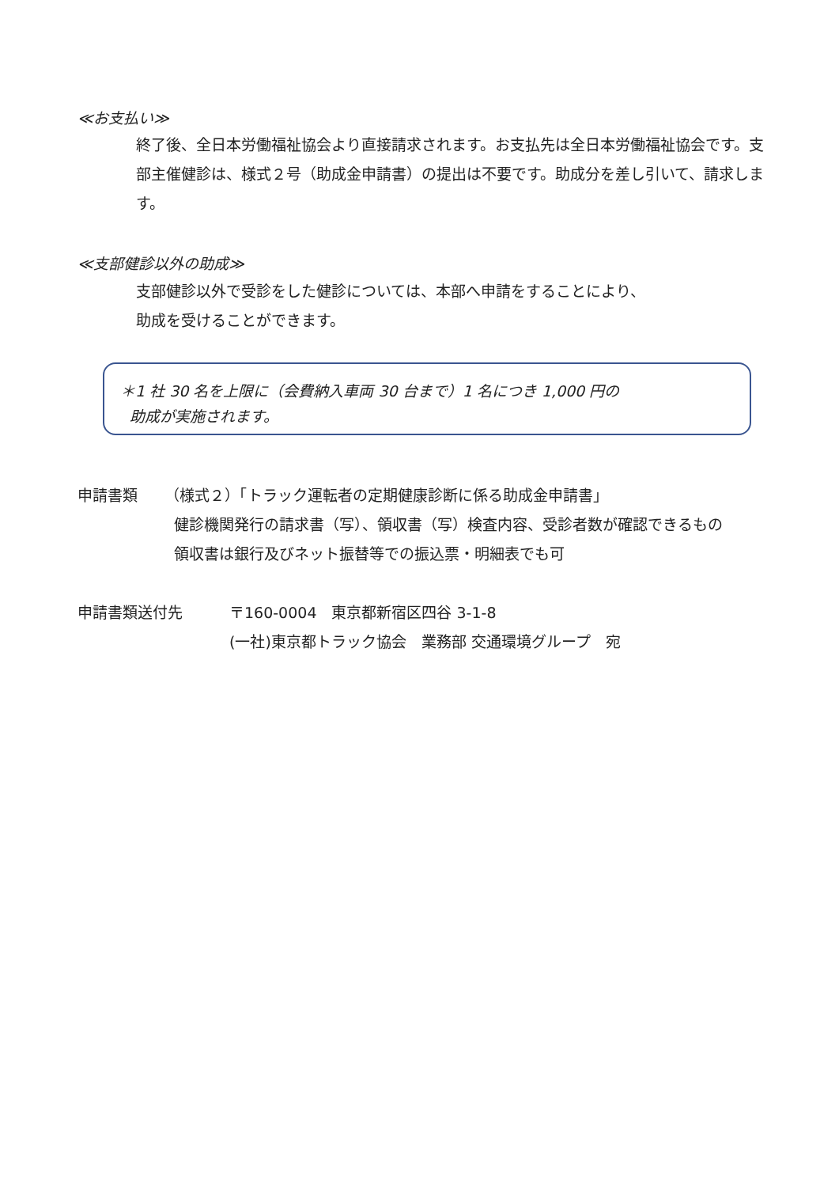≪お支払い≫
終了後、全日本労働福祉協会より直接請求されます。お支払先は全日本労働福祉協会です。支部主催健診は、様式２号（助成金申請書）の提出は不要です。助成分を差し引いて、請求します。
≪支部健診以外の助成≫
支部健診以外で受診をした健診については、本部へ申請をすることにより、
助成を受けることができます。
＊1 社 30 名を上限に（会費納入車両 30 台まで）1 名につき 1,000 円の
助成が実施されます。
申請書類 （様式２）「トラック運転者の定期健康診断に係る助成金申請書」
健診機関発行の請求書（写）、領収書（写）検査内容、受診者数が確認できるもの
領収書は銀行及びネット振替等での振込票・明細表でも可
申請書類送付先 〒160-0004　東京都新宿区四谷 3-1-8
(一社)東京都トラック協会　業務部 交通環境グループ　宛